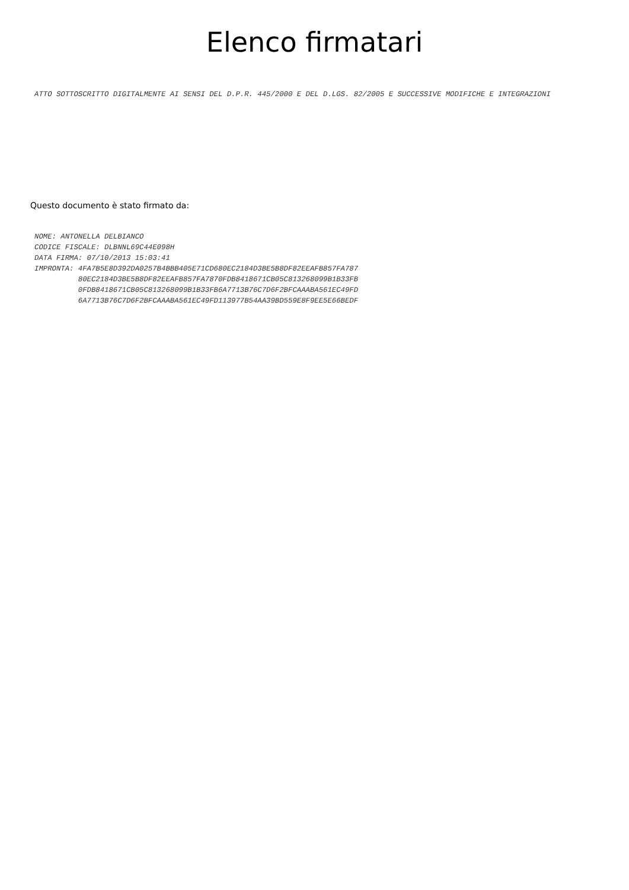Elenco firmatari
ATTO SOTTOSCRITTO DIGITALMENTE AI SENSI DEL D.P.R. 445/2000 E DEL D.LGS. 82/2005 E SUCCESSIVE MODIFICHE E INTEGRAZIONI
Questo documento è stato firmato da:
NOME: ANTONELLA DELBIANCO CODICE FISCALE: DLBNNL69C44E098H DATA FIRMA: 07/10/2013 15:03:41 IMPRONTA: 4FA7B5E8D392DA0257B4BBB405E71CD680EC2184D3BE5B8DF82EEAFB857FA787 80EC2184D3BE5B8DF82EEAFB857FA7870FDB8418671CB05C813268099B1B33FB 0FDB8418671CB05C813268099B1B33FB6A7713B76C7D6F2BFCAAABA561EC49FD 6A7713B76C7D6F2BFCAAABA561EC49FD113977B54AA39BD559E8F9EE5E66BEDF